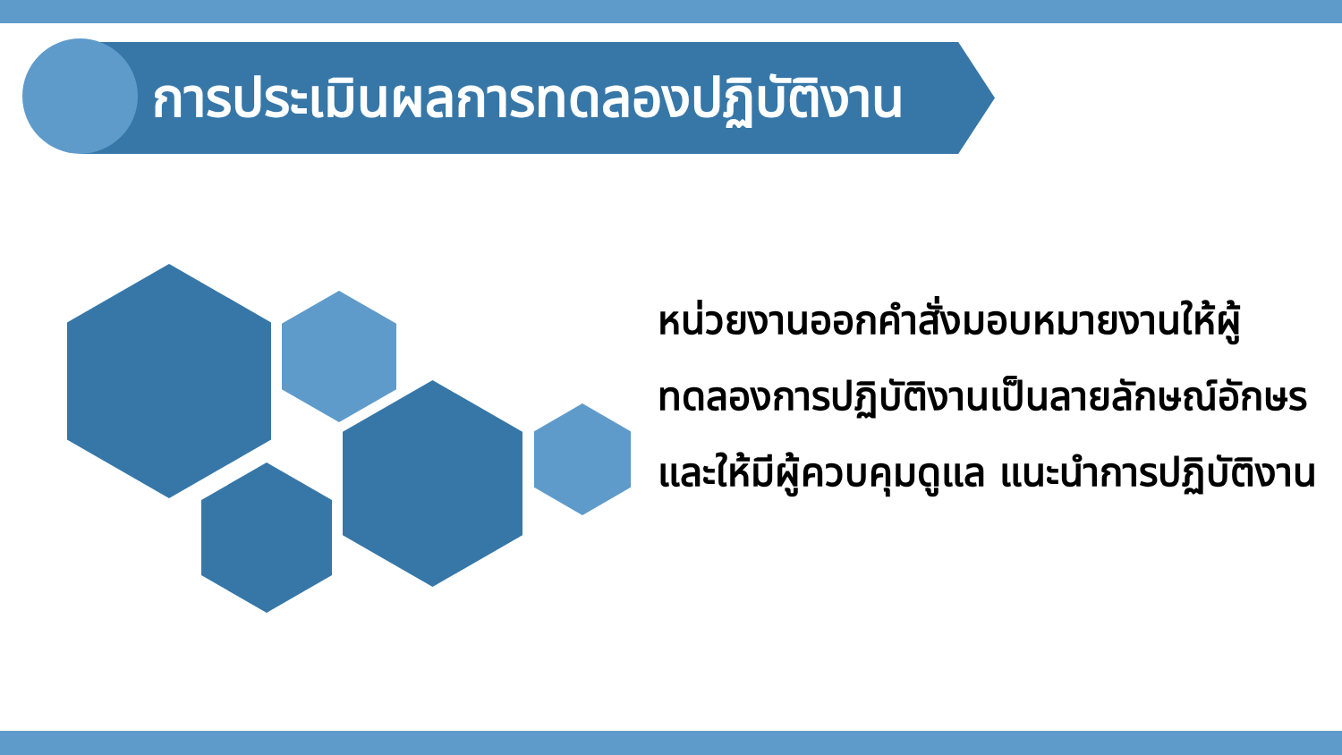การประเมินผลการทดลองปฏิบัติงาน
หน่วยงานออกคำสั่งมอบหมายงานให้ผู้ทดลองการปฏิบัติงานเป็นลายลักษณ์อักษร และให้มีผู้ควบคุมดูแล แนะนำการปฏิบัติงาน